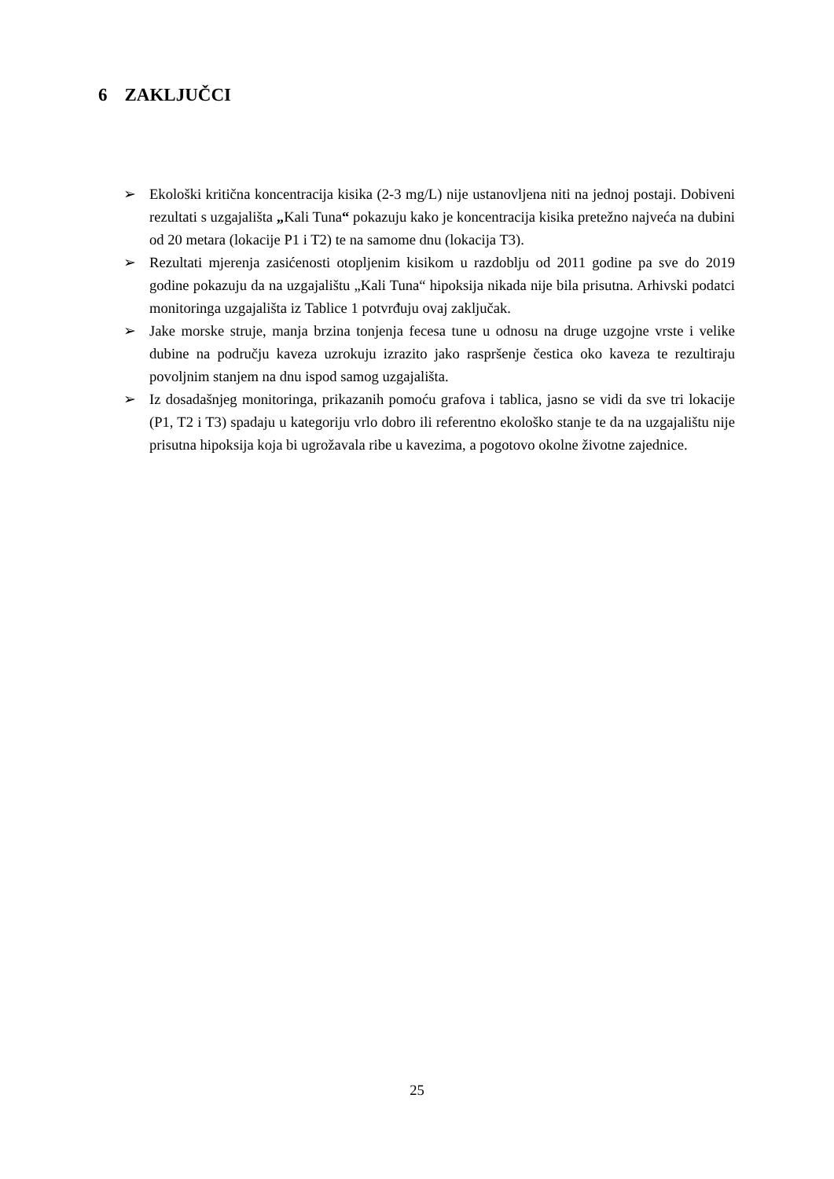6 ZAKLJUČCI
➢ Ekološki kritična koncentracija kisika (2-3 mg/L) nije ustanovljena niti na jednoj postaji. Dobiveni rezultati s uzgajališta „Kali Tuna“ pokazuju kako je koncentracija kisika pretežno najveća na dubini od 20 metara (lokacije P1 i T2) te na samome dnu (lokacija T3).
➢ Rezultati mjerenja zasićenosti otopljenim kisikom u razdoblju od 2011 godine pa sve do 2019 godine pokazuju da na uzgajalištu „Kali Tuna“ hipoksija nikada nije bila prisutna. Arhivski podatci monitoringa uzgajališta iz Tablice 1 potvrđuju ovaj zaključak.
➢ Jake morske struje, manja brzina tonjenja fecesa tune u odnosu na druge uzgojne vrste i velike dubine na području kaveza uzrokuju izrazito jako raspršenje čestica oko kaveza te rezultiraju povoljnim stanjem na dnu ispod samog uzgajališta.
➢ Iz dosadašnjeg monitoringa, prikazanih pomoću grafova i tablica, jasno se vidi da sve tri lokacije (P1, T2 i T3) spadaju u kategoriju vrlo dobro ili referentno ekološko stanje te da na uzgajalištu nije prisutna hipoksija koja bi ugrožavala ribe u kavezima, a pogotovo okolne životne zajednice.
25